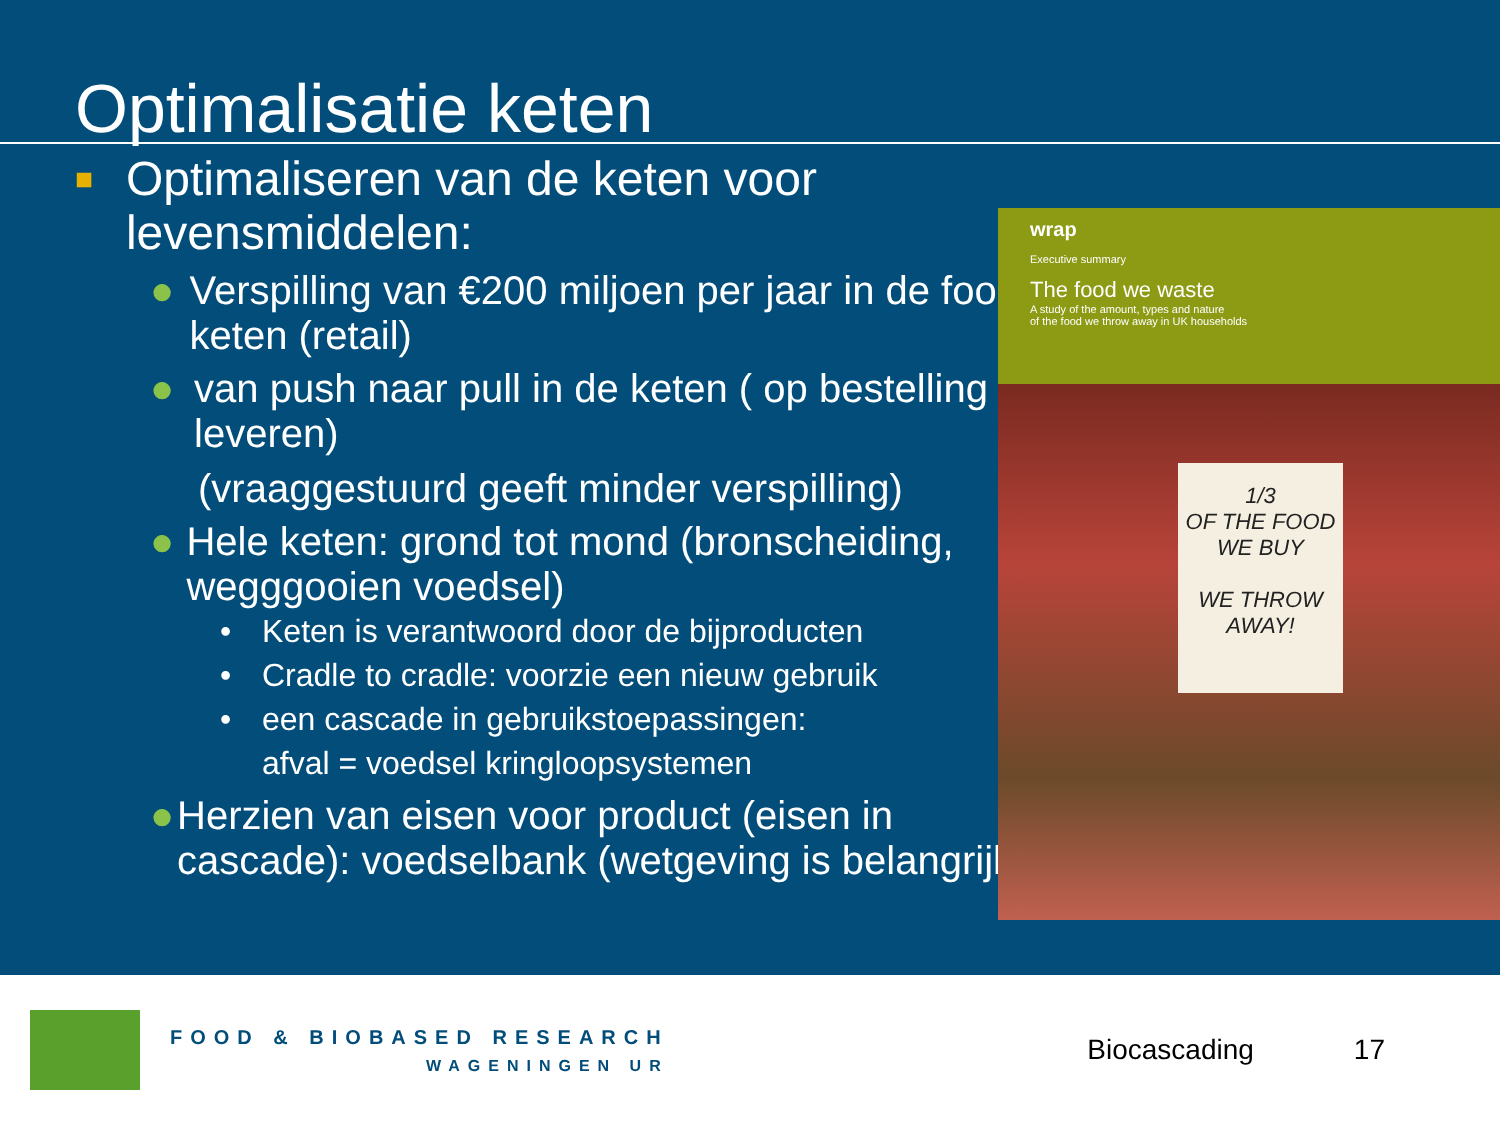Optimalisatie keten
■ Optimaliseren van de keten voor levensmiddelen:
● Verspilling van €200 miljoen per jaar in de food keten (retail)
● van push naar pull in de keten ( op bestelling leveren)
(vraaggestuurd geeft minder verspilling)
● Hele keten: grond tot mond (bronscheiding, wegggooien voedsel)
• Keten is verantwoord door de bijproducten
• Cradle to cradle: voorzie een nieuw gebruik
• een cascade in gebruikstoepassingen:
afval = voedsel kringloopsystemen
● Herzien van eisen voor product (eisen in cascade): voedselbank (wetgeving is belangrijk)
wrap
Executive summary
The food we waste
A study of the amount, types and nature
of the food we throw away in UK households
1/3
OF THE FOOD
WE BUY
WE THROW
AWAY!
FOOD & BIOBASED RESEARCH
WAGENINGEN UR
Biocascading 17